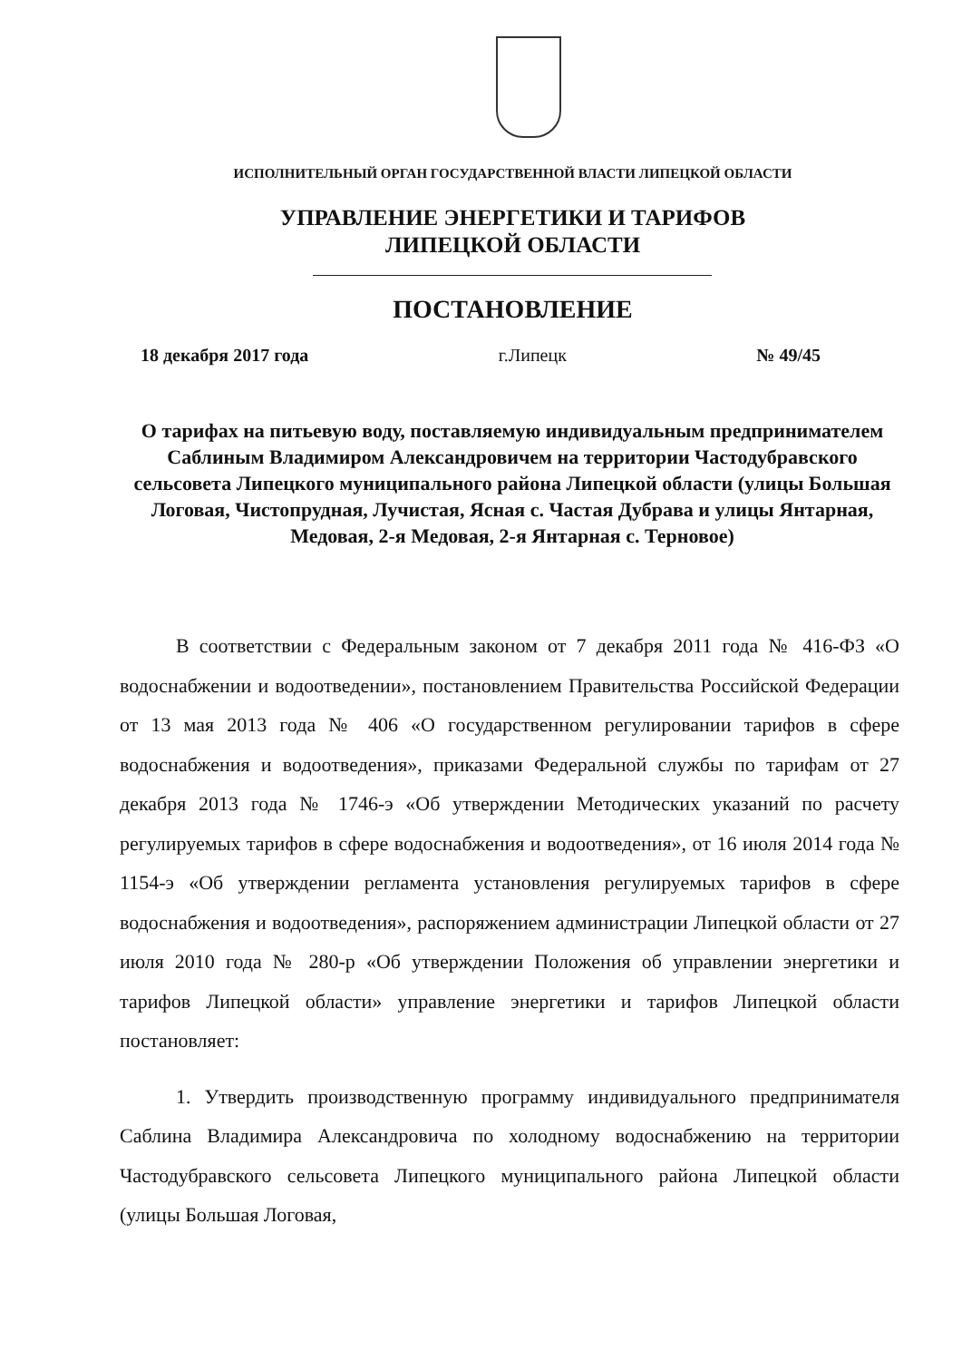ИСПОЛНИТЕЛЬНЫЙ ОРГАН ГОСУДАРСТВЕННОЙ ВЛАСТИ ЛИПЕЦКОЙ ОБЛАСТИ
УПРАВЛЕНИЕ ЭНЕРГЕТИКИ И ТАРИФОВ
ЛИПЕЦКОЙ ОБЛАСТИ
ПОСТАНОВЛЕНИЕ
18 декабря 2017 года г.Липецк № 49/45
О тарифах на питьевую воду, поставляемую индивидуальным предпринимателем Саблиным Владимиром Александровичем на территории Частодубравского сельсовета Липецкого муниципального района Липецкой области (улицы Большая Логовая, Чистопрудная, Лучистая, Ясная с. Частая Дубрава и улицы Янтарная, Медовая, 2-я Медовая, 2-я Янтарная с. Терновое)
В соответствии с Федеральным законом от 7 декабря 2011 года № 416-ФЗ «О водоснабжении и водоотведении», постановлением Правительства Российской Федерации от 13 мая 2013 года № 406 «О государственном регулировании тарифов в сфере водоснабжения и водоотведения», приказами Федеральной службы по тарифам от 27 декабря 2013 года № 1746-э «Об утверждении Методических указаний по расчету регулируемых тарифов в сфере водоснабжения и водоотведения», от 16 июля 2014 года № 1154-э «Об утверждении регламента установления регулируемых тарифов в сфере водоснабжения и водоотведения», распоряжением администрации Липецкой области от 27 июля 2010 года № 280-р «Об утверждении Положения об управлении энергетики и тарифов Липецкой области» управление энергетики и тарифов Липецкой области постановляет:
1. Утвердить производственную программу индивидуального предпринимателя Саблина Владимира Александровича по холодному водоснабжению на территории Частодубравского сельсовета Липецкого муниципального района Липецкой области (улицы Большая Логовая,